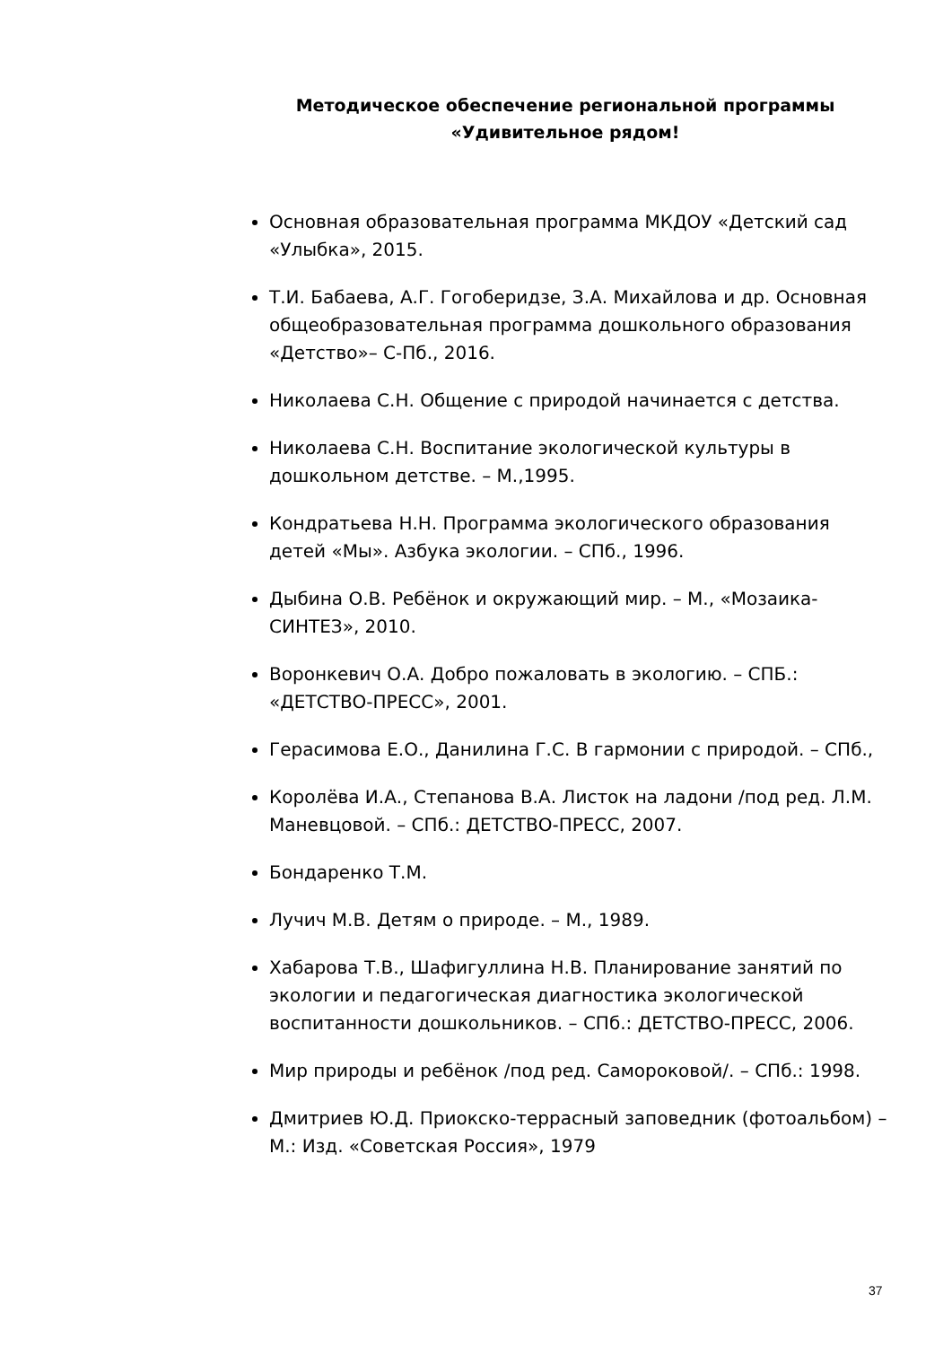Методическое обеспечение региональной программы «Удивительное рядом!
Основная образовательная программа МКДОУ «Детский сад «Улыбка», 2015.
Т.И. Бабаева, А.Г. Гогоберидзе, З.А. Михайлова и др. Основная общеобразовательная программа дошкольного образования «Детство»– С-Пб., 2016.
Николаева С.Н. Общение с природой начинается с детства.
Николаева С.Н. Воспитание экологической культуры в дошкольном детстве. – М.,1995.
Кондратьева Н.Н. Программа экологического образования детей «Мы». Азбука экологии. – СПб., 1996.
Дыбина О.В. Ребёнок и окружающий мир. – М., «Мозаика-СИНТЕЗ», 2010.
Воронкевич О.А. Добро пожаловать в экологию. – СПБ.: «ДЕТСТВО-ПРЕСС», 2001.
Герасимова Е.О., Данилина Г.С. В гармонии с природой. – СПб.,
Королёва И.А., Степанова В.А. Листок на ладони /под ред. Л.М. Маневцовой. – СПб.: ДЕТСТВО-ПРЕСС, 2007.
Бондаренко Т.М.
Лучич М.В. Детям о природе. – М., 1989.
Хабарова Т.В., Шафигуллина Н.В. Планирование занятий по экологии и педагогическая диагностика экологической воспитанности дошкольников. – СПб.: ДЕТСТВО-ПРЕСС, 2006.
Мир природы и ребёнок /под ред. Самороковой/. – СПб.: 1998.
Дмитриев Ю.Д. Приокско-террасный заповедник (фотоальбом) – М.: Изд. «Советская Россия», 1979
37